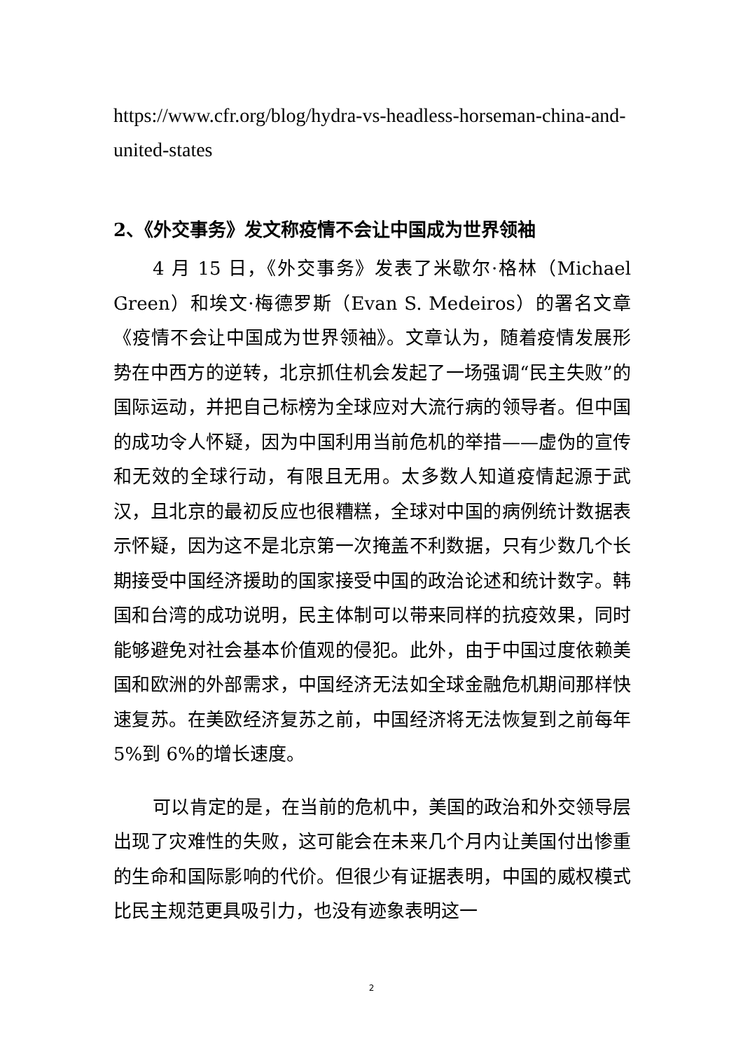https://www.cfr.org/blog/hydra-vs-headless-horseman-china-and-united-states
2、《外交事务》发文称疫情不会让中国成为世界领袖
4 月 15 日，《外交事务》发表了米歇尔·格林（Michael Green）和埃文·梅德罗斯（Evan S. Medeiros）的署名文章《疫情不会让中国成为世界领袖》。文章认为，随着疫情发展形势在中西方的逆转，北京抓住机会发起了一场强调“民主失败”的国际运动，并把自己标榜为全球应对大流行病的领导者。但中国的成功令人怀疑，因为中国利用当前危机的举措——虚伪的宣传和无效的全球行动，有限且无用。太多数人知道疫情起源于武汉，且北京的最初反应也很糟糕，全球对中国的病例统计数据表示怀疑，因为这不是北京第一次掩盖不利数据，只有少数几个长期接受中国经济援助的国家接受中国的政治论述和统计数字。韩国和台湾的成功说明，民主体制可以带来同样的抗疫效果，同时能够避免对社会基本价值观的侵犯。此外，由于中国过度依赖美国和欧洲的外部需求，中国经济无法如全球金融危机期间那样快速复苏。在美欧经济复苏之前，中国经济将无法恢复到之前每年 5%到 6%的增长速度。
可以肯定的是，在当前的危机中，美国的政治和外交领导层出现了灾难性的失败，这可能会在未来几个月内让美国付出惨重的生命和国际影响的代价。但很少有证据表明，中国的威权模式比民主规范更具吸引力，也没有迹象表明这一
2